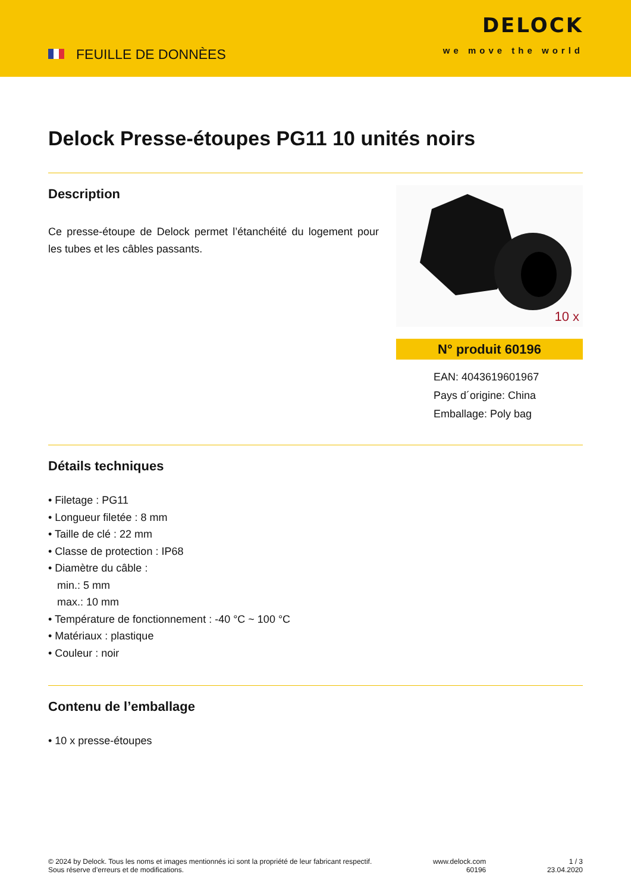FEUILLE DE DONNÈES
DELOCK
we move the world
Delock Presse-étoupes PG11 10 unités noirs
Description
Ce presse-étoupe de Delock permet l’étanchéité du logement pour les tubes et les câbles passants.
10 x
N° produit 60196
EAN: 4043619601967
Pays d´origine: China
Emballage: Poly bag
Détails techniques
• Filetage : PG11
• Longueur filetée : 8 mm
• Taille de clé : 22 mm
• Classe de protection : IP68
• Diamètre du câble :
min.: 5 mm
max.: 10 mm
• Température de fonctionnement : -40 °C ~ 100 °C
• Matériaux : plastique
• Couleur : noir
Contenu de l’emballage
• 10 x presse-étoupes
© 2024 by Delock. Tous les noms et images mentionnés ici sont la propriété de leur fabricant respectif.
Sous réserve d’erreurs et de modifications.
www.delock.com
60196
1 / 3
23.04.2020